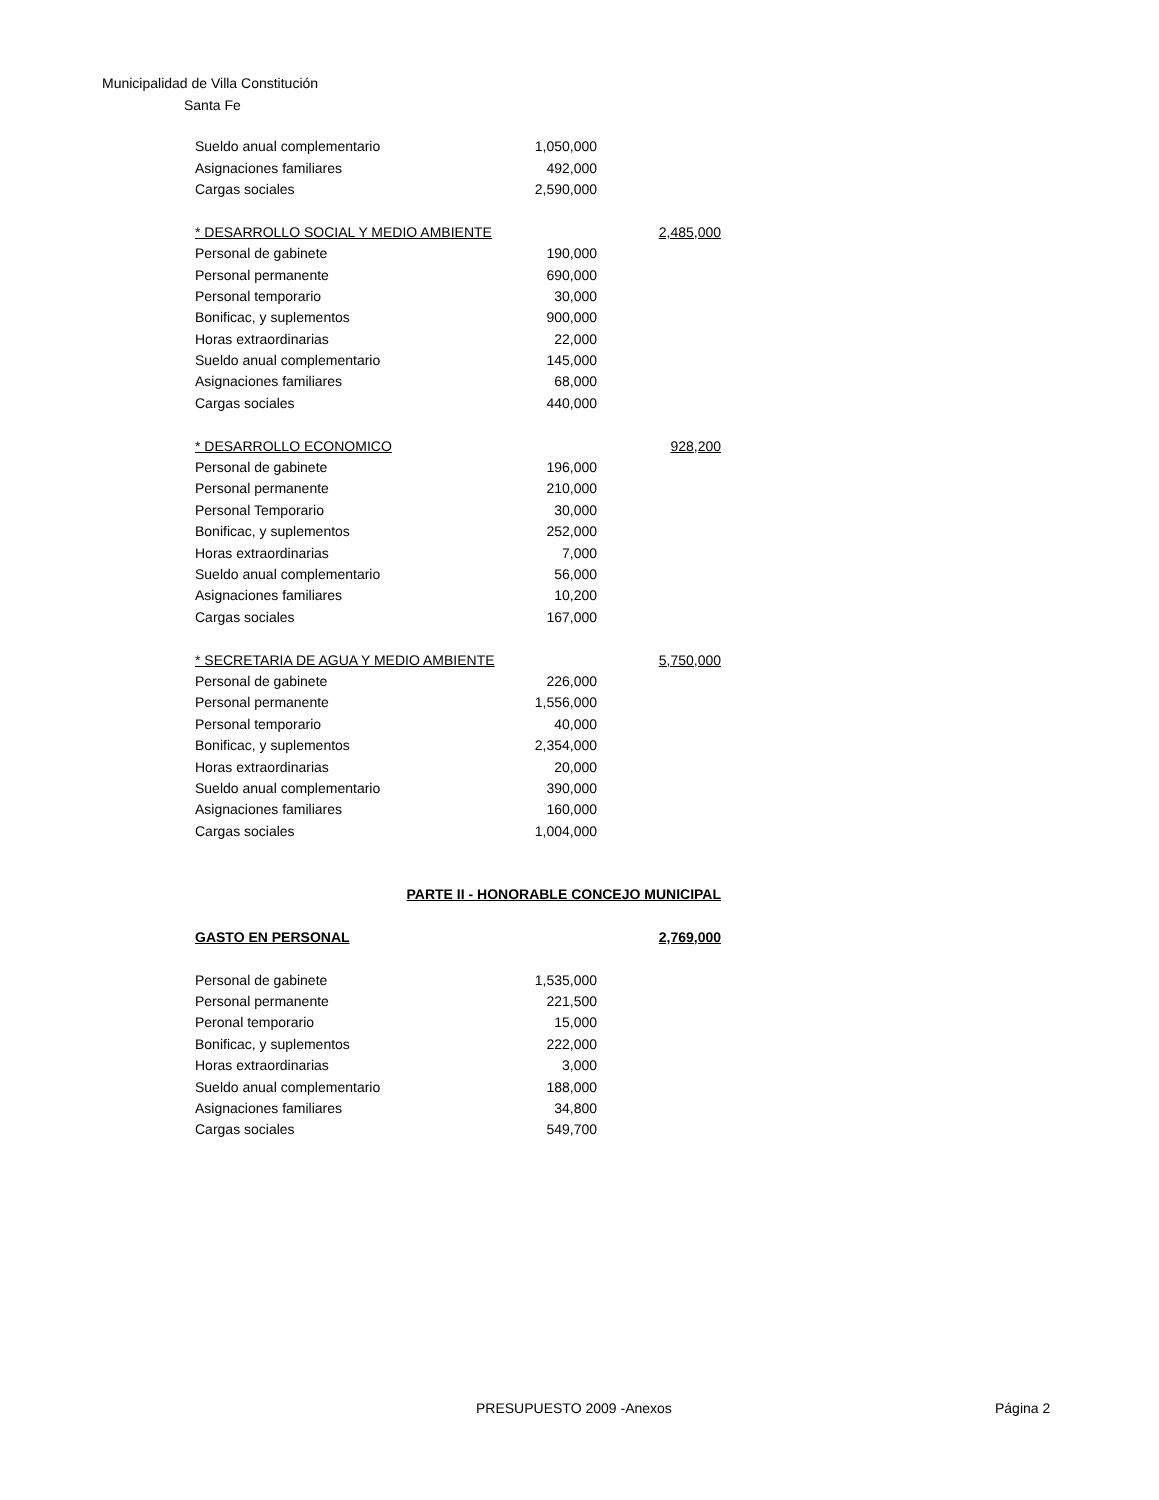Municipalidad de Villa Constitución
Santa Fe
| Sueldo anual complementario | 1,050,000 | |
| Asignaciones familiares | 492,000 | |
| Cargas sociales | 2,590,000 | |
| * DESARROLLO SOCIAL Y MEDIO AMBIENTE | | 2,485,000 |
| Personal de gabinete | 190,000 | |
| Personal permanente | 690,000 | |
| Personal temporario | 30,000 | |
| Bonificac, y suplementos | 900,000 | |
| Horas extraordinarias | 22,000 | |
| Sueldo anual complementario | 145,000 | |
| Asignaciones familiares | 68,000 | |
| Cargas sociales | 440,000 | |
| * DESARROLLO ECONOMICO | | 928,200 |
| Personal de gabinete | 196,000 | |
| Personal permanente | 210,000 | |
| Personal Temporario | 30,000 | |
| Bonificac, y suplementos | 252,000 | |
| Horas extraordinarias | 7,000 | |
| Sueldo anual complementario | 56,000 | |
| Asignaciones familiares | 10,200 | |
| Cargas sociales | 167,000 | |
| * SECRETARIA DE AGUA Y MEDIO AMBIENTE | | 5,750,000 |
| Personal de gabinete | 226,000 | |
| Personal permanente | 1,556,000 | |
| Personal temporario | 40,000 | |
| Bonificac, y suplementos | 2,354,000 | |
| Horas extraordinarias | 20,000 | |
| Sueldo anual complementario | 390,000 | |
| Asignaciones familiares | 160,000 | |
| Cargas sociales | 1,004,000 | |
| PARTE II - HONORABLE CONCEJO MUNICIPAL | | |
| GASTO EN PERSONAL | | 2,769,000 |
| Personal de gabinete | 1,535,000 | |
| Personal permanente | 221,500 | |
| Peronal temporario | 15,000 | |
| Bonificac, y suplementos | 222,000 | |
| Horas extraordinarias | 3,000 | |
| Sueldo anual complementario | 188,000 | |
| Asignaciones familiares | 34,800 | |
| Cargas sociales | 549,700 | |
PRESUPUESTO 2009 -Anexos Página 2